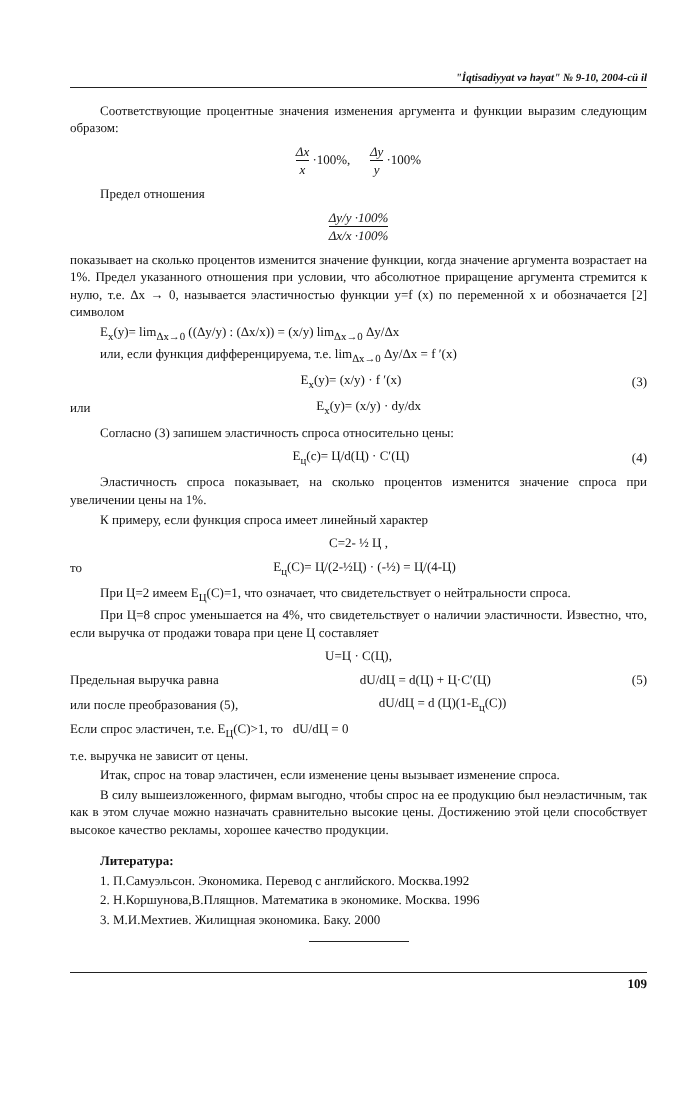"İqtisadiyyat və həyat" № 9-10, 2004-cü il
Соответствующие процентные значения изменения аргумента и функции выразим следующим образом:
Δx x ·100%, Δy y ·100%
Предел отношения
Δy/y ·100% Δx/x ·100%
показывает на сколько процентов изменится значение функции, когда значение аргумента возрастает на 1%. Предел указанного отношения при условии, что абсолютное приращение аргумента стремится к нулю, т.е. Δx → 0, называется эластичностью функции y=f (x) по переменной x и обозначается [2] символом
E<sub>x</sub>(y)= lim<sub>Δx→0</sub> ((Δy/y) : (Δx/x)) = (x/y) lim<sub>Δx→0</sub> Δy/Δx
или, если функция дифференцируема, т.е. lim<sub>Δx→0</sub> Δy/Δx = f ′(x)
E<sub>x</sub>(y)= (x/y) · f ′(x) (3)
или E<sub>x</sub>(y)= (x/y) · dy/dx
Согласно (3) запишем эластичность спроса относительно цены:
E<sub>ц</sub>(c)= Ц/d(Ц) · C′(Ц) (4)
Эластичность спроса показывает, на сколько процентов изменится значение спроса при увеличении цены на 1%.
К примеру, если функция спроса имеет линейный характер
C=2- ½ Ц ,
то E<sub>ц</sub>(C)= Ц/(2-½Ц) · (-½) = Ц/(4-Ц)
При Ц=2 имеем E<sub>Ц</sub>(C)=1, что означает, что свидетельствует о нейтральности спроса.
При Ц=8 спрос уменьшается на 4%, что свидетельствует о наличии эластичности. Известно, что, если выручка от продажи товара при цене Ц составляет
U=Ц · C(Ц),
Предельная выручка равна dU/dЦ = d(Ц) + Ц·C′(Ц) (5)
или после преобразования (5), dU/dЦ = d (Ц)(1-E<sub>ц</sub>(C))
Если спрос эластичен, т.е. E<sub>Ц</sub>(C)>1, то dU/dЦ = 0
т.е. выручка не зависит от цены.
Итак, спрос на товар эластичен, если изменение цены вызывает изменение спроса.
В силу вышеизложенного, фирмам выгодно, чтобы спрос на ее продукцию был неэластичным, так как в этом случае можно назначать сравнительно высокие цены. Достижению этой цели способствует высокое качество рекламы, хорошее качество продукции.
Литература:
1. П.Самуэльсон. Экономика. Перевод с английского. Москва.1992
2. Н.Коршунова,В.Плящнов. Математика в экономике. Москва. 1996
3. М.И.Мехтиев. Жилищная экономика. Баку. 2000
109